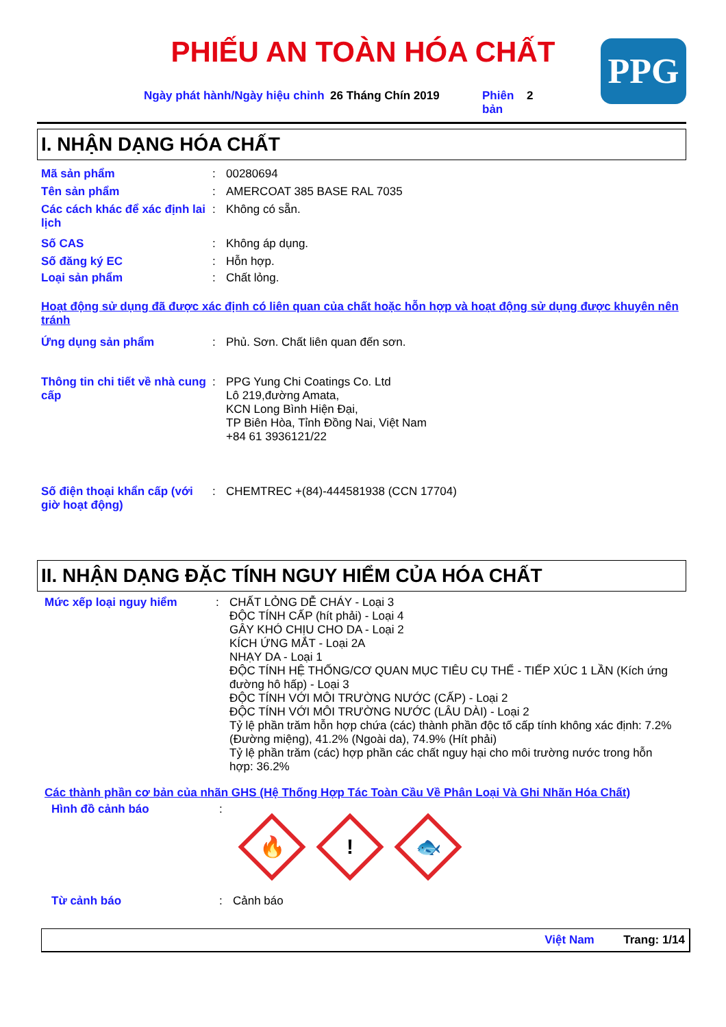PHIẾU AN TOÀN HÓA CHẤT PPG
Ngày phát hành/Ngày hiệu chỉnh
26 Tháng Chín 2019 Phiên bản
2
I. NHẬN DẠNG HÓA CHẤT
Mã sản phẩm : 00280694
Tên sản phẩm : AMERCOAT 385 BASE RAL 7035
Các cách khác để xác định lai lịch
: Không có sẵn.
Số CAS : Không áp dụng.
Số đăng ký EC : Hỗn hợp.
Loại sản phẩm : Chất lỏng.
Hoạt động sử dụng đã được xác định có liên quan của chất hoặc hỗn hợp và hoạt động sử dụng được khuyên nên tránh
Ứng dụng sản phẩm : Phủ. Sơn. Chất liên quan đến sơn.
Thông tin chi tiết về nhà cung cấp
: PPG Yung Chi Coatings Co. Ltd
Lô 219,đường Amata,
KCN Long Bình Hiện Đại,
TP Biên Hòa, Tỉnh Đồng Nai, Việt Nam
+84 61 3936121/22
Số điện thoại khẩn cấp (với giờ hoạt động)
: CHEMTREC +(84)-444581938 (CCN 17704)
II. NHẬN DẠNG ĐẶC TÍNH NGUY HIỂM CỦA HÓA CHẤT
Mức xếp loại nguy hiểm : CHẤT LỎNG DỄ CHÁY - Loại 3
ĐỘC TÍNH CẤP (hít phải) - Loại 4
GÂY KHÓ CHỊU CHO DA - Loại 2
KÍCH ỨNG MẮT - Loại 2A
NHẠY DA - Loại 1
ĐỘC TÍNH HỆ THỐNG/CƠ QUAN MỤC TIÊU CỤ THỂ - TIẾP XÚC 1 LẦN (Kích ứng đường hô hấp) - Loại 3
ĐỘC TÍNH VỚI MÔI TRƯỜNG NƯỚC (CẤP) - Loại 2
ĐỘC TÍNH VỚI MÔI TRƯỜNG NƯỚC (LÂU DÀI) - Loại 2
Tỷ lệ phần trăm hỗn hợp chứa (các) thành phần độc tố cấp tính không xác định: 7.2% (Đường miệng), 41.2% (Ngoài da), 74.9% (Hít phải)
Tỷ lệ phần trăm (các) hợp phần các chất nguy hại cho môi trường nước trong hỗn hợp: 36.2%
Các thành phần cơ bản của nhãn GHS (Hệ Thống Hợp Tác Toàn Cầu Về Phân Loại Và Ghi Nhãn Hóa Chất)
Hình đồ cảnh báo :
🔥
!
🐟
Từ cảnh báo : Cảnh báo
Việt Nam Trang: 1/14